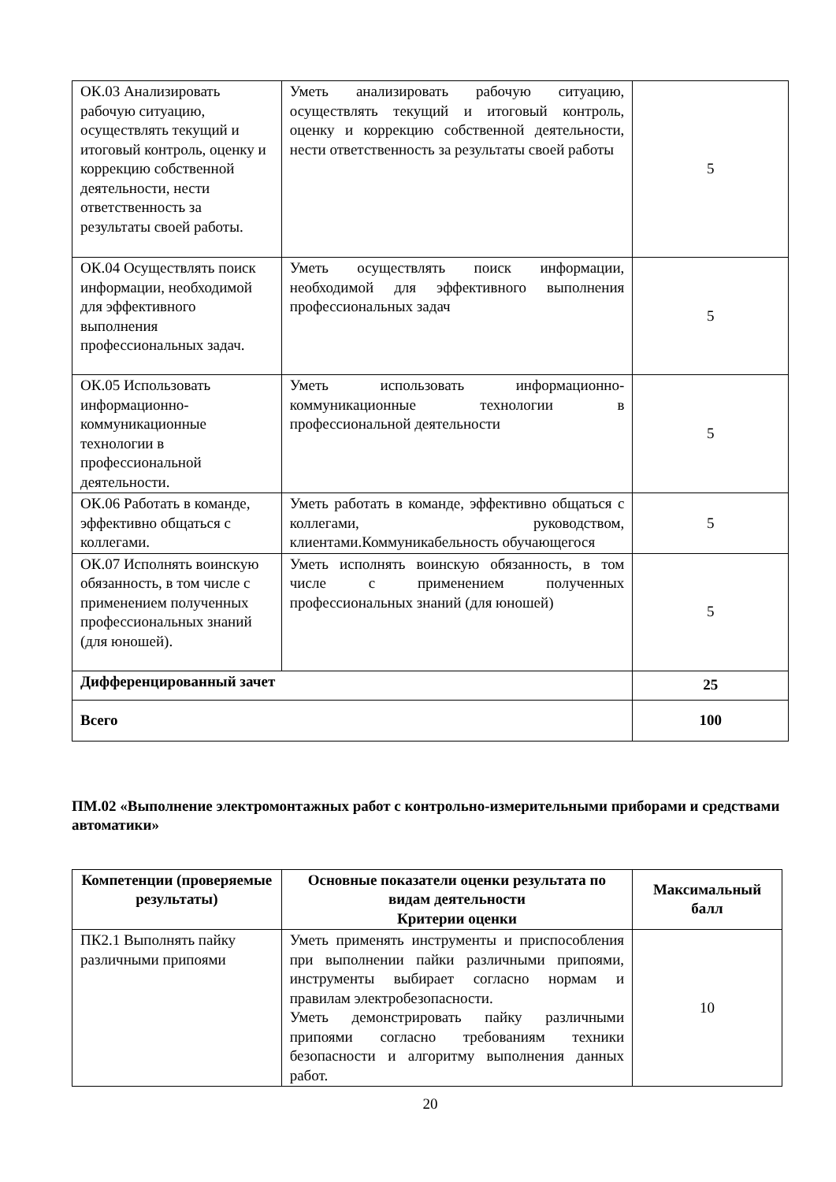| ОК.03 Анализировать рабочую ситуацию, осуществлять текущий и итоговый контроль, оценку и коррекцию собственной деятельности, нести ответственность за результаты своей работы. | Уметь анализировать рабочую ситуацию, осуществлять текущий и итоговый контроль, оценку и коррекцию собственной деятельности, нести ответственность за результаты своей работы | 5 |
| ОК.04 Осуществлять поиск информации, необходимой для эффективного выполнения профессиональных задач. | Уметь осуществлять поиск информации, необходимой для эффективного выполнения профессиональных задач | 5 |
| ОК.05 Использовать информационно-коммуникационные технологии в профессиональной деятельности. | Уметь использовать информационно-коммуникационные технологии в профессиональной деятельности | 5 |
| ОК.06 Работать в команде, эффективно общаться с коллегами. | Уметь работать в команде, эффективно общаться с коллегами, руководством, клиентами.Коммуникабельность обучающегося | 5 |
| ОК.07 Исполнять воинскую обязанность, в том числе с применением полученных профессиональных знаний (для юношей). | Уметь исполнять воинскую обязанность, в том числе с применением полученных профессиональных знаний (для юношей) | 5 |
| Дифференцированный зачет | | 25 |
| Всего | | 100 |
ПМ.02 «Выполнение электромонтажных работ с контрольно-измерительными приборами и средствами автоматики»
| Компетенции (проверяемые результаты) | Основные показатели оценки результата по видам деятельности Критерии оценки | Максимальный балл |
| --- | --- | --- |
| ПК2.1 Выполнять пайку различными припоями | Уметь применять инструменты и приспособления при выполнении пайки различными припоями, инструменты выбирает согласно нормам и правилам электробезопасности. Уметь демонстрировать пайку различными припоями согласно требованиям техники безопасности и алгоритму выполнения данных работ. | 10 |
20